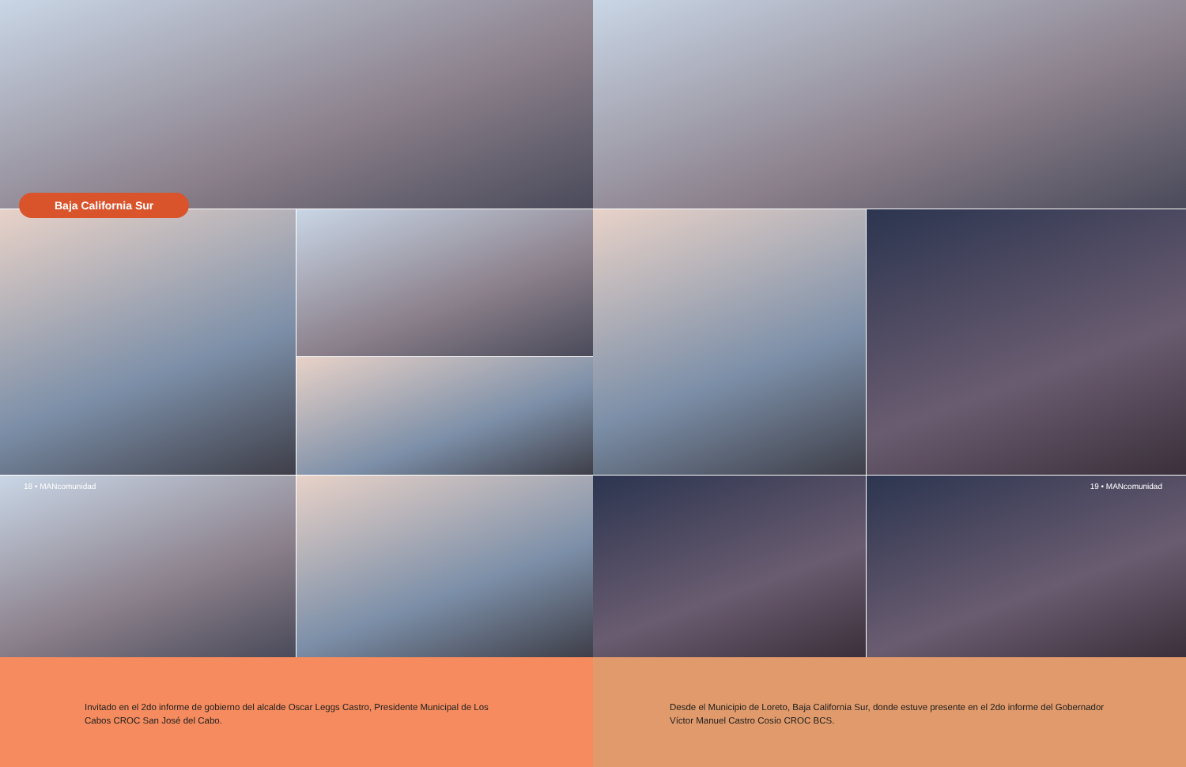Baja California Sur
18 • MANcomunidad
Invitado en el 2do informe de gobierno del alcalde Oscar Leggs Castro, Presidente Municipal de Los Cabos CROC San José del Cabo.
19 • MANcomunidad
Desde el Municipio de Loreto, Baja California Sur, donde estuve presente en el 2do informe del Gobernador Víctor Manuel Castro Cosío CROC BCS.